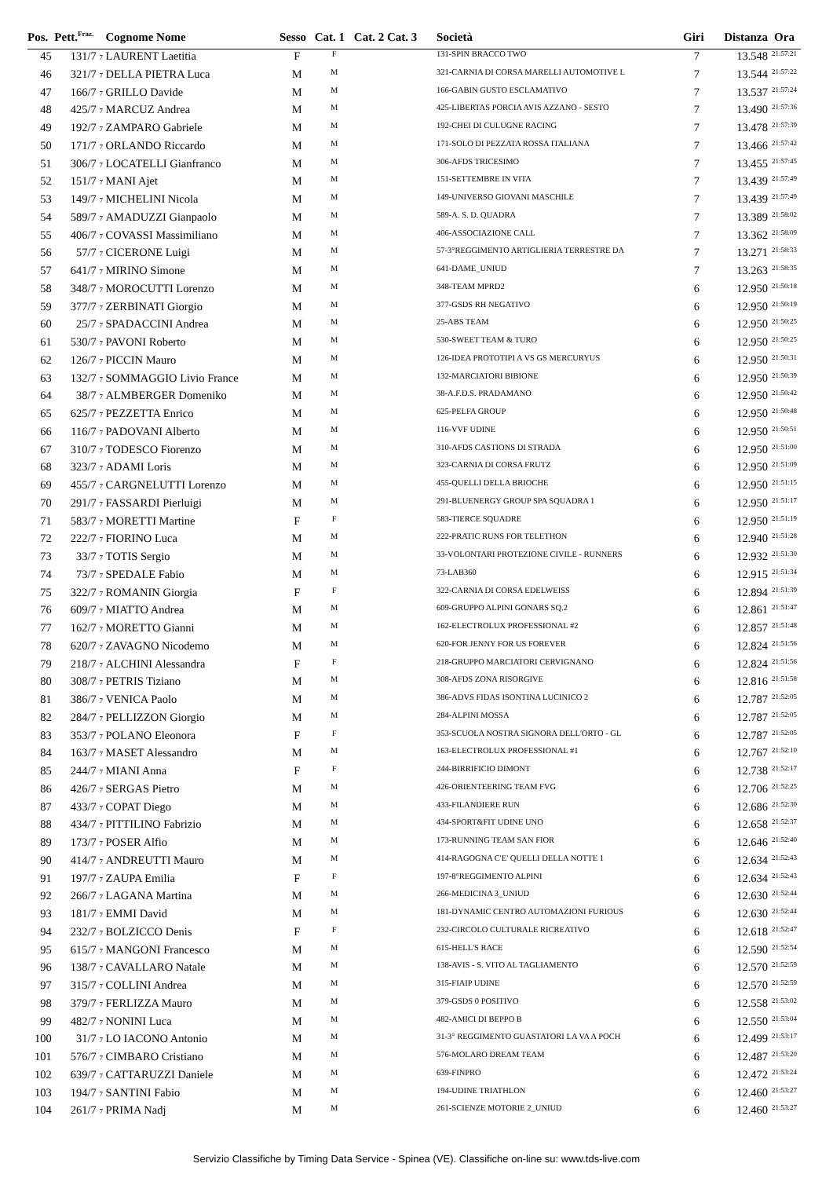| Pos. | Pett.<sup>Fraz.</sup> | Cognome Nome | Sesso | Cat. 1 | Cat. 2 Cat. 3 | Società | Giri | Distanza | Ora |
| --- | --- | --- | --- | --- | --- | --- | --- | --- | --- |
| 45 | 131/7 7 | LAURENT Laetitia | F | F | | 131-SPIN BRACCO TWO | 7 | 13.548 | 21:57:21 |
| 46 | 321/7 7 | DELLA PIETRA Luca | M | M | | 321-CARNIA DI CORSA MARELLI AUTOMOTIVE L | 7 | 13.544 | 21:57:22 |
| 47 | 166/7 7 | GRILLO Davide | M | M | | 166-GABIN GUSTO ESCLAMATIVO | 7 | 13.537 | 21:57:24 |
| 48 | 425/7 7 | MARCUZ Andrea | M | M | | 425-LIBERTAS PORCIA AVIS AZZANO - SESTO | 7 | 13.490 | 21:57:36 |
| 49 | 192/7 7 | ZAMPARO Gabriele | M | M | | 192-CHEI DI CULUGNE RACING | 7 | 13.478 | 21:57:39 |
| 50 | 171/7 7 | ORLANDO Riccardo | M | M | | 171-SOLO DI PEZZATA ROSSA ITALIANA | 7 | 13.466 | 21:57:42 |
| 51 | 306/7 7 | LOCATELLI Gianfranco | M | M | | 306-AFDS TRICESIMO | 7 | 13.455 | 21:57:45 |
| 52 | 151/7 7 | MANI Ajet | M | M | | 151-SETTEMBRE IN VITA | 7 | 13.439 | 21:57:49 |
| 53 | 149/7 7 | MICHELINI Nicola | M | M | | 149-UNIVERSO GIOVANI MASCHILE | 7 | 13.439 | 21:57:49 |
| 54 | 589/7 7 | AMADUZZI Gianpaolo | M | M | | 589-A. S. D. QUADRA | 7 | 13.389 | 21:58:02 |
| 55 | 406/7 7 | COVASSI Massimiliano | M | M | | 406-ASSOCIAZIONE CALL | 7 | 13.362 | 21:58:09 |
| 56 | 57/7 7 | CICERONE Luigi | M | M | | 57-3°REGGIMENTO ARTIGLIERIA TERRESTRE DA | 7 | 13.271 | 21:58:33 |
| 57 | 641/7 7 | MIRINO Simone | M | M | | 641-DAME_UNIUD | 7 | 13.263 | 21:58:35 |
| 58 | 348/7 7 | MOROCUTTI Lorenzo | M | M | | 348-TEAM MPRD2 | 6 | 12.950 | 21:50:18 |
| 59 | 377/7 7 | ZERBINATI Giorgio | M | M | | 377-GSDS RH NEGATIVO | 6 | 12.950 | 21:50:19 |
| 60 | 25/7 7 | SPADACCINI Andrea | M | M | | 25-ABS TEAM | 6 | 12.950 | 21:50:25 |
| 61 | 530/7 7 | PAVONI Roberto | M | M | | 530-SWEET TEAM & TURO | 6 | 12.950 | 21:50:25 |
| 62 | 126/7 7 | PICCIN Mauro | M | M | | 126-IDEA PROTOTIPI A VS GS MERCURYUS | 6 | 12.950 | 21:50:31 |
| 63 | 132/7 7 | SOMMAGGIO Livio France | M | M | | 132-MARCIATORI BIBIONE | 6 | 12.950 | 21:50:39 |
| 64 | 38/7 7 | ALMBERGER Domeniko | M | M | | 38-A.F.D.S. PRADAMANO | 6 | 12.950 | 21:50:42 |
| 65 | 625/7 7 | PEZZETTA Enrico | M | M | | 625-PELFA GROUP | 6 | 12.950 | 21:50:48 |
| 66 | 116/7 7 | PADOVANI Alberto | M | M | | 116-VVF UDINE | 6 | 12.950 | 21:50:51 |
| 67 | 310/7 7 | TODESCO Fiorenzo | M | M | | 310-AFDS CASTIONS DI STRADA | 6 | 12.950 | 21:51:00 |
| 68 | 323/7 7 | ADAMI Loris | M | M | | 323-CARNIA DI CORSA FRUTZ | 6 | 12.950 | 21:51:09 |
| 69 | 455/7 7 | CARGNELUTTI Lorenzo | M | M | | 455-QUELLI DELLA BRIOCHE | 6 | 12.950 | 21:51:15 |
| 70 | 291/7 7 | FASSARDI Pierluigi | M | M | | 291-BLUENERGY GROUP SPA SQUADRA 1 | 6 | 12.950 | 21:51:17 |
| 71 | 583/7 7 | MORETTI Martine | F | F | | 583-TIERCE SQUADRE | 6 | 12.950 | 21:51:19 |
| 72 | 222/7 7 | FIORINO Luca | M | M | | 222-PRATIC RUNS FOR TELETHON | 6 | 12.940 | 21:51:28 |
| 73 | 33/7 7 | TOTIS Sergio | M | M | | 33-VOLONTARI PROTEZIONE CIVILE - RUNNERS | 6 | 12.932 | 21:51:30 |
| 74 | 73/7 7 | SPEDALE Fabio | M | M | | 73-LAB360 | 6 | 12.915 | 21:51:34 |
| 75 | 322/7 7 | ROMANIN Giorgia | F | F | | 322-CARNIA DI CORSA EDELWEISS | 6 | 12.894 | 21:51:39 |
| 76 | 609/7 7 | MIATTO Andrea | M | M | | 609-GRUPPO ALPINI GONARS SQ.2 | 6 | 12.861 | 21:51:47 |
| 77 | 162/7 7 | MORETTO Gianni | M | M | | 162-ELECTROLUX PROFESSIONAL #2 | 6 | 12.857 | 21:51:48 |
| 78 | 620/7 7 | ZAVAGNO Nicodemo | M | M | | 620-FOR JENNY FOR US FOREVER | 6 | 12.824 | 21:51:56 |
| 79 | 218/7 7 | ALCHINI Alessandra | F | F | | 218-GRUPPO MARCIATORI CERVIGNANO | 6 | 12.824 | 21:51:56 |
| 80 | 308/7 7 | PETRIS Tiziano | M | M | | 308-AFDS ZONA RISORGIVE | 6 | 12.816 | 21:51:58 |
| 81 | 386/7 7 | VENICA Paolo | M | M | | 386-ADVS FIDAS ISONTINA LUCINICO 2 | 6 | 12.787 | 21:52:05 |
| 82 | 284/7 7 | PELLIZZON Giorgio | M | M | | 284-ALPINI MOSSA | 6 | 12.787 | 21:52:05 |
| 83 | 353/7 7 | POLANO Eleonora | F | F | | 353-SCUOLA NOSTRA SIGNORA DELL'ORTO - GL | 6 | 12.787 | 21:52:05 |
| 84 | 163/7 7 | MASET Alessandro | M | M | | 163-ELECTROLUX PROFESSIONAL #1 | 6 | 12.767 | 21:52:10 |
| 85 | 244/7 7 | MIANI Anna | F | F | | 244-BIRRIFICIO DIMONT | 6 | 12.738 | 21:52:17 |
| 86 | 426/7 7 | SERGAS Pietro | M | M | | 426-ORIENTEERING TEAM FVG | 6 | 12.706 | 21:52:25 |
| 87 | 433/7 7 | COPAT Diego | M | M | | 433-FILANDIERE RUN | 6 | 12.686 | 21:52:30 |
| 88 | 434/7 7 | PITTILINO Fabrizio | M | M | | 434-SPORT&FIT UDINE UNO | 6 | 12.658 | 21:52:37 |
| 89 | 173/7 7 | POSER Alfio | M | M | | 173-RUNNING TEAM SAN FIOR | 6 | 12.646 | 21:52:40 |
| 90 | 414/7 7 | ANDREUTTI Mauro | M | M | | 414-RAGOGNA C'E' QUELLI DELLA NOTTE 1 | 6 | 12.634 | 21:52:43 |
| 91 | 197/7 7 | ZAUPA Emilia | F | F | | 197-8°REGGIMENTO ALPINI | 6 | 12.634 | 21:52:43 |
| 92 | 266/7 7 | LAGANA Martina | M | M | | 266-MEDICINA 3_UNIUD | 6 | 12.630 | 21:52:44 |
| 93 | 181/7 7 | EMMI David | M | M | | 181-DYNAMIC CENTRO AUTOMAZIONI FURIOUS | 6 | 12.630 | 21:52:44 |
| 94 | 232/7 7 | BOLZICCO Denis | F | F | | 232-CIRCOLO CULTURALE RICREATIVO | 6 | 12.618 | 21:52:47 |
| 95 | 615/7 7 | MANGONI Francesco | M | M | | 615-HELL'S RACE | 6 | 12.590 | 21:52:54 |
| 96 | 138/7 7 | CAVALLARO Natale | M | M | | 138-AVIS - S. VITO AL TAGLIAMENTO | 6 | 12.570 | 21:52:59 |
| 97 | 315/7 7 | COLLINI Andrea | M | M | | 315-FIAIP UDINE | 6 | 12.570 | 21:52:59 |
| 98 | 379/7 7 | FERLIZZA Mauro | M | M | | 379-GSDS 0 POSITIVO | 6 | 12.558 | 21:53:02 |
| 99 | 482/7 7 | NONINI Luca | M | M | | 482-AMICI DI BEPPO B | 6 | 12.550 | 21:53:04 |
| 100 | 31/7 7 | LO IACONO Antonio | M | M | | 31-3° REGGIMENTO GUASTATORI LA VA A POCH | 6 | 12.499 | 21:53:17 |
| 101 | 576/7 7 | CIMBARO Cristiano | M | M | | 576-MOLARO DREAM TEAM | 6 | 12.487 | 21:53:20 |
| 102 | 639/7 7 | CATTARUZZI Daniele | M | M | | 639-FINPRO | 6 | 12.472 | 21:53:24 |
| 103 | 194/7 7 | SANTINI Fabio | M | M | | 194-UDINE TRIATHLON | 6 | 12.460 | 21:53:27 |
| 104 | 261/7 7 | PRIMA Nadj | M | M | | 261-SCIENZE MOTORIE 2_UNIUD | 6 | 12.460 | 21:53:27 |
Servizio Classifiche by Timing Data Service - Spinea (VE). Classifiche on-line su: www.tds-live.com